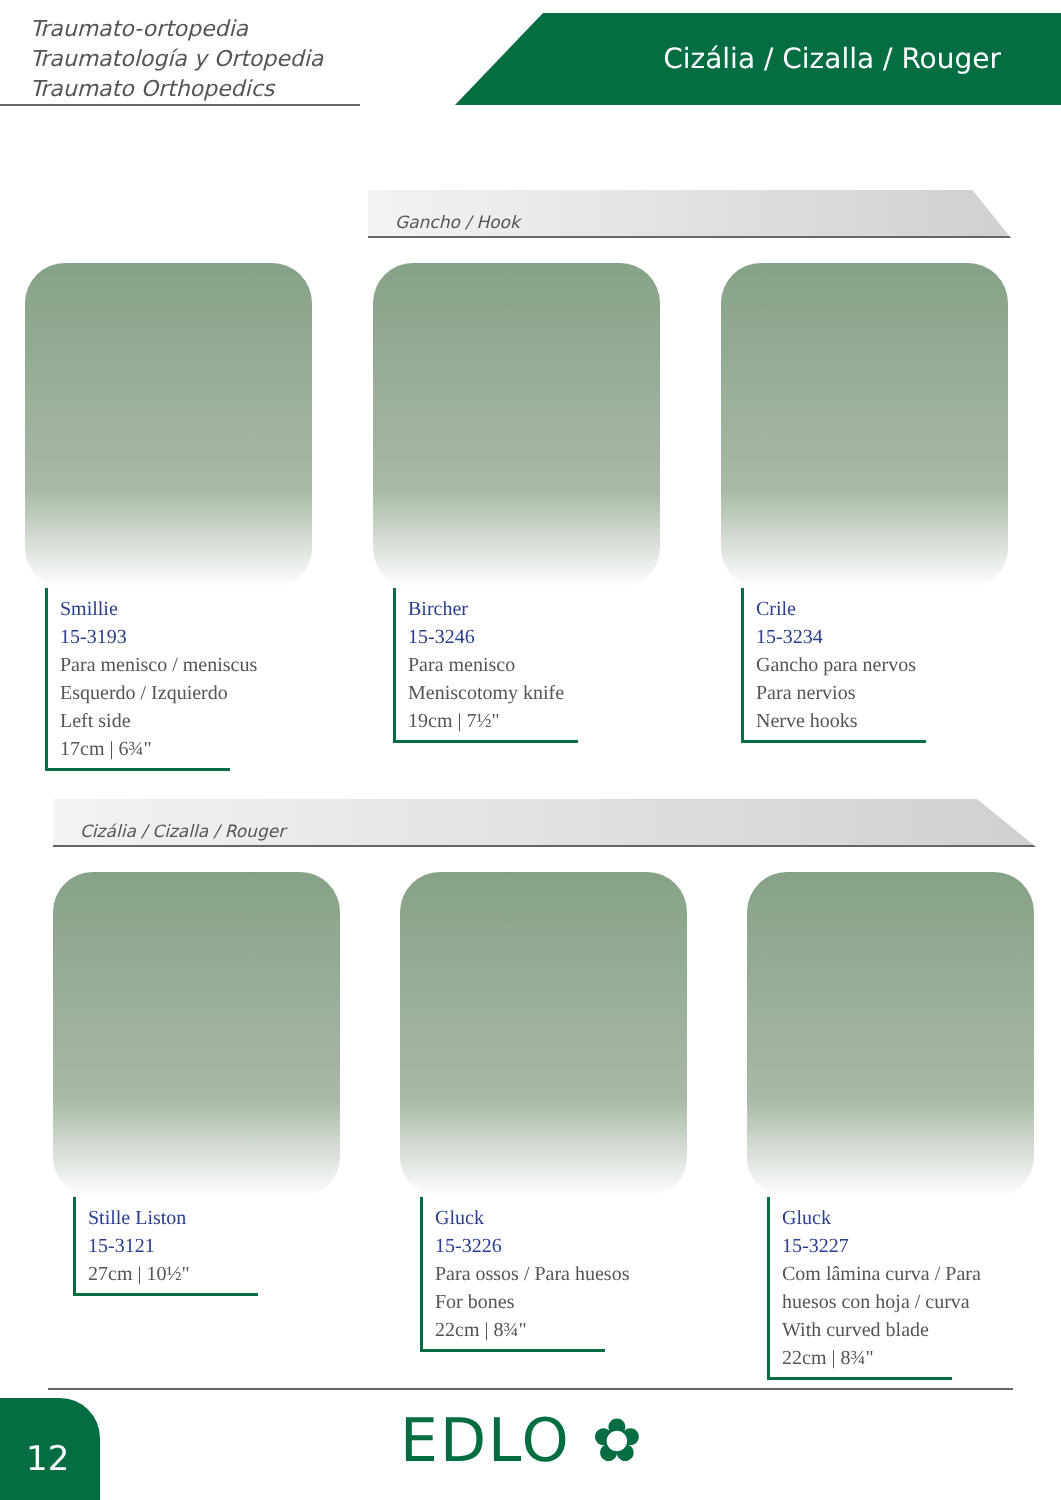Traumato-ortopedia
Traumatología y Ortopedia
Traumato Orthopedics
Cizália / Cizalla / Rouger
Gancho / Hook
Smillie
15-3193
Para menisco / meniscus
Esquerdo / Izquierdo
Left side
17cm | 6¾"
Bircher
15-3246
Para menisco
Meniscotomy knife
19cm | 7½"
Crile
15-3234
Gancho para nervos
Para nervios
Nerve hooks
Cizália / Cizalla / Rouger
Stille Liston
15-3121
27cm | 10½"
Gluck
15-3226
Para ossos / Para huesos
For bones
22cm | 8¾"
Gluck
15-3227
Com lâmina curva / Para
huesos con hoja / curva
With curved blade
22cm | 8¾"
12 EDLO ✿